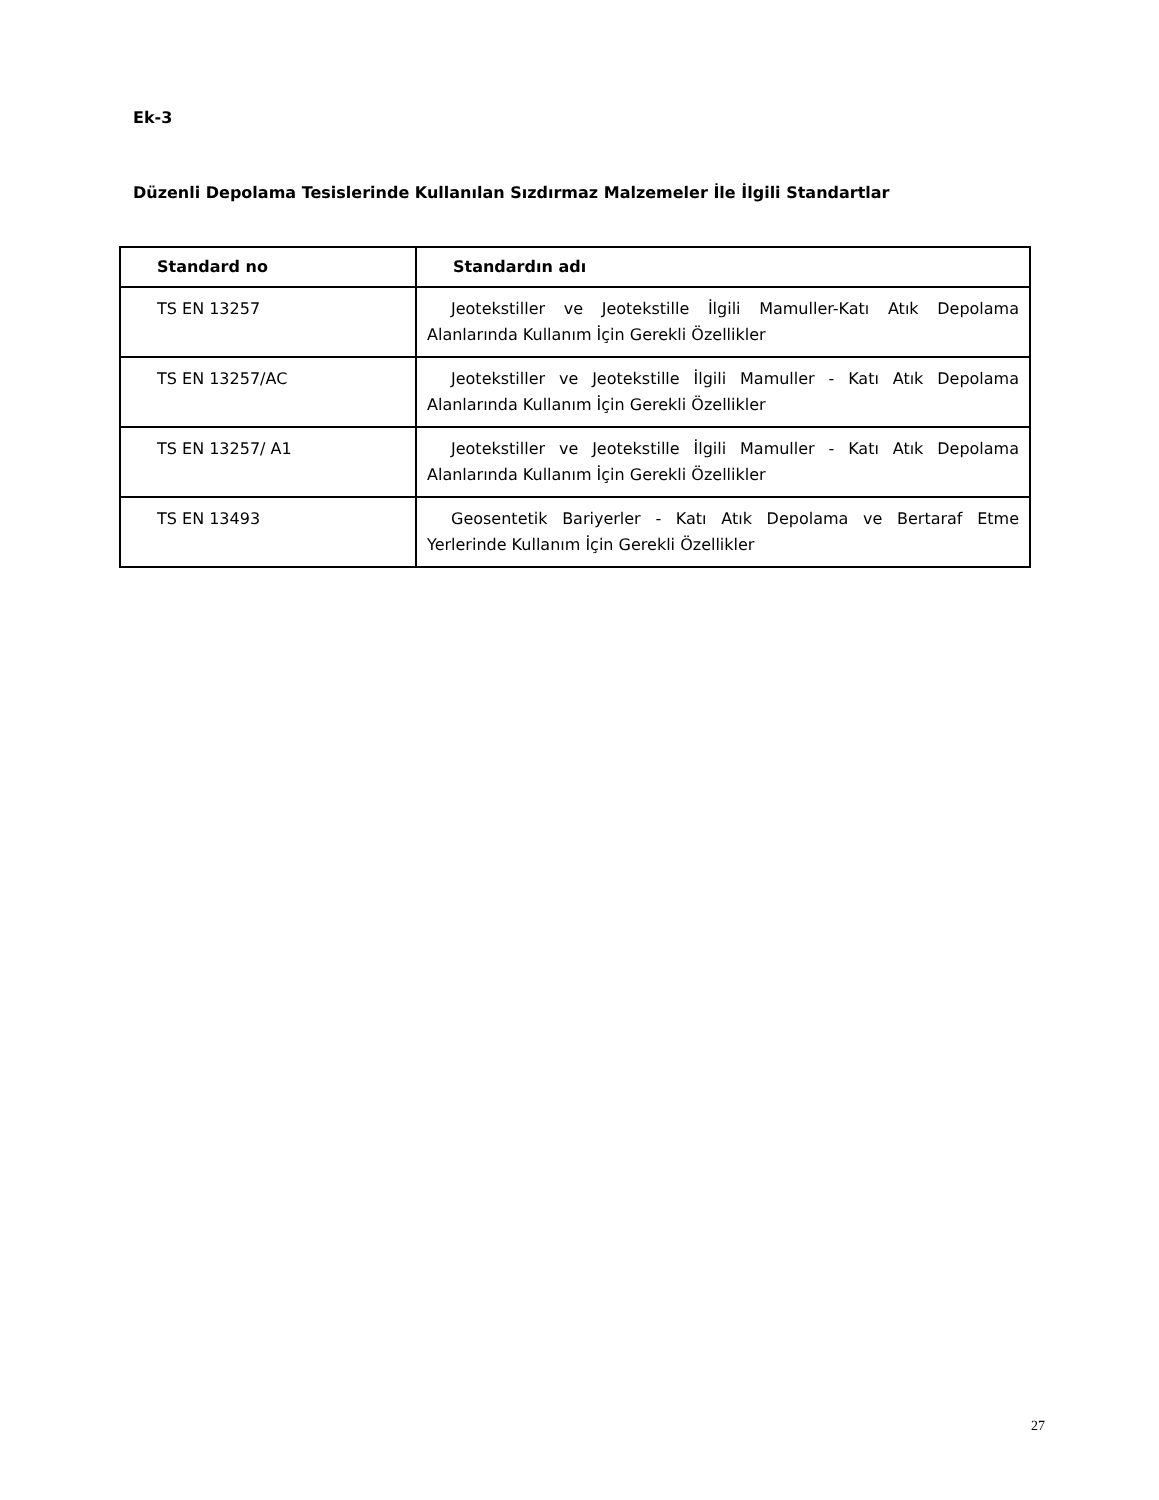Ek-3
Düzenli Depolama Tesislerinde Kullanılan Sızdırmaz Malzemeler İle İlgili Standartlar
| Standard no | Standardın adı |
| --- | --- |
| TS EN 13257 | Jeotekstiller ve Jeotekstille İlgili Mamuller-Katı Atık Depolama Alanlarında Kullanım İçin Gerekli Özellikler |
| TS EN 13257/AC | Jeotekstiller ve Jeotekstille İlgili Mamuller - Katı Atık Depolama Alanlarında Kullanım İçin Gerekli Özellikler |
| TS EN 13257/ A1 | Jeotekstiller ve Jeotekstille İlgili Mamuller - Katı Atık Depolama Alanlarında Kullanım İçin Gerekli Özellikler |
| TS EN 13493 | Geosentetik Bariyerler - Katı Atık Depolama ve Bertaraf Etme Yerlerinde Kullanım İçin Gerekli Özellikler |
27